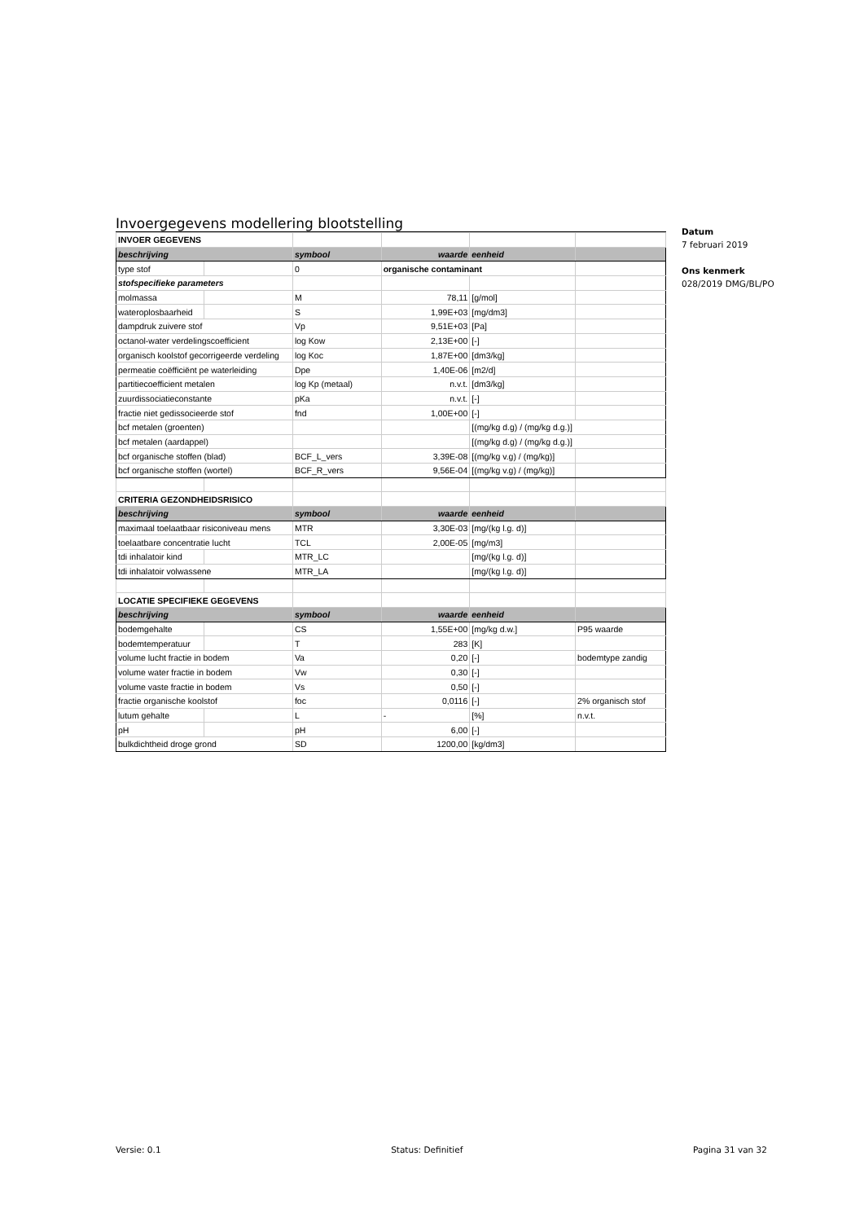Invoergegevens modellering blootstelling
| INVOER GEGEVENS | | | | | |
| beschrijving | | symbool | waarde | eenheid | |
| type stof | | 0 | organische contaminant | | |
| stofspecifieke parameters | | | | | |
| molmassa | | M | 78,11 | [g/mol] | |
| wateroplosbaarheid | | S | 1,99E+03 | [mg/dm3] | |
| dampdruk zuivere stof | | Vp | 9,51E+03 | [Pa] | |
| octanol-water verdelingscoefficient | | log Kow | 2,13E+00 | [-] | |
| organisch koolstof gecorrigeerde verdeling | | log Koc | 1,87E+00 | [dm3/kg] | |
| permeatie coëfficiënt pe waterleiding | | Dpe | 1,40E-06 | [m2/d] | |
| partitiecoefficient metalen | | log Kp (metaal) | n.v.t. | [dm3/kg] | |
| zuurdissociatieconstante | | pKa | n.v.t. | [-] | |
| fractie niet gedissocieerde stof | | fnd | 1,00E+00 | [-] | |
| bcf metalen (groenten) | | | | [(mg/kg d.g) / (mg/kg d.g.)] | |
| bcf metalen (aardappel) | | | | [(mg/kg d.g) / (mg/kg d.g.)] | |
| bcf organische stoffen (blad) | | BCF_L_vers | 3,39E-08 | [(mg/kg v.g) / (mg/kg)] | |
| bcf organische stoffen (wortel) | | BCF_R_vers | 9,56E-04 | [(mg/kg v.g) / (mg/kg)] | |
| CRITERIA GEZONDHEIDSRISICO | | | | | |
| beschrijving | | symbool | waarde | eenheid | |
| maximaal toelaatbaar risiconiveau mens | | MTR | 3,30E-03 | [mg/(kg l.g. d)] | |
| toelaatbare concentratie lucht | | TCL | 2,00E-05 | [mg/m3] | |
| tdi inhalatoir kind | | MTR_LC | | [mg/(kg l.g. d)] | |
| tdi inhalatoir volwassene | | MTR_LA | | [mg/(kg l.g. d)] | |
| LOCATIE SPECIFIEKE GEGEVENS | | | | | |
| beschrijving | | symbool | waarde | eenheid | |
| bodemgehalte | | CS | 1,55E+00 | [mg/kg d.w.] | P95 waarde |
| bodemtemperatuur | | T | 283 | [K] | |
| volume lucht fractie in bodem | | Va | 0,20 | [-] | bodemtype zandig |
| volume water fractie in bodem | | Vw | 0,30 | [-] | |
| volume vaste fractie in bodem | | Vs | 0,50 | [-] | |
| fractie organische koolstof | | foc | 0,0116 | [-] | 2% organisch stof |
| lutum gehalte | | L | - | [%] | n.v.t. |
| pH | | pH | 6,00 | [-] | |
| bulkdichtheid droge grond | | SD | 1200,00 | [kg/dm3] | |
Datum
7 februari 2019
Ons kenmerk
028/2019 DMG/BL/PO
Versie: 0.1 Status: Definitief Pagina 31 van 32